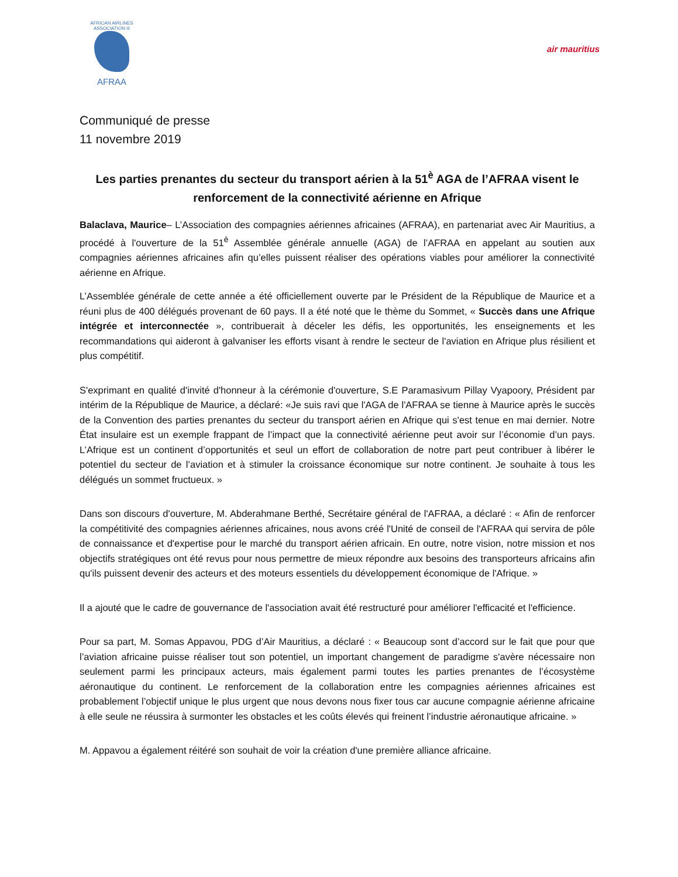AFRICAN AIRLINES ASSOCIATION ®
AFRAA
air mauritius
Communiqué de presse
11 novembre 2019
Les parties prenantes du secteur du transport aérien à la 51<sup>è</sup> AGA de l’AFRAA visent le renforcement de la connectivité aérienne en Afrique
Balaclava, Maurice– L’Association des compagnies aériennes africaines (AFRAA), en partenariat avec Air Mauritius, a procédé à l'ouverture de la 51<sup>è</sup> Assemblée générale annuelle (AGA) de l’AFRAA en appelant au soutien aux compagnies aériennes africaines afin qu’elles puissent réaliser des opérations viables pour améliorer la connectivité aérienne en Afrique.
L’Assemblée générale de cette année a été officiellement ouverte par le Président de la République de Maurice et a réuni plus de 400 délégués provenant de 60 pays. Il a été noté que le thème du Sommet, « Succès dans une Afrique intégrée et interconnectée », contribuerait à déceler les défis, les opportunités, les enseignements et les recommandations qui aideront à galvaniser les efforts visant à rendre le secteur de l'aviation en Afrique plus résilient et plus compétitif.
S'exprimant en qualité d'invité d'honneur à la cérémonie d'ouverture, S.E Paramasivum Pillay Vyapoory, Président par intérim de la République de Maurice, a déclaré: «Je suis ravi que l'AGA de l'AFRAA se tienne à Maurice après le succès de la Convention des parties prenantes du secteur du transport aérien en Afrique qui s'est tenue en mai dernier. Notre État insulaire est un exemple frappant de l’impact que la connectivité aérienne peut avoir sur l’économie d’un pays. L’Afrique est un continent d’opportunités et seul un effort de collaboration de notre part peut contribuer à libérer le potentiel du secteur de l’aviation et à stimuler la croissance économique sur notre continent. Je souhaite à tous les délégués un sommet fructueux. »
Dans son discours d'ouverture, M. Abderahmane Berthé, Secrétaire général de l'AFRAA, a déclaré : « Afin de renforcer la compétitivité des compagnies aériennes africaines, nous avons créé l'Unité de conseil de l'AFRAA qui servira de pôle de connaissance et d'expertise pour le marché du transport aérien africain. En outre, notre vision, notre mission et nos objectifs stratégiques ont été revus pour nous permettre de mieux répondre aux besoins des transporteurs africains afin qu'ils puissent devenir des acteurs et des moteurs essentiels du développement économique de l'Afrique. »
Il a ajouté que le cadre de gouvernance de l'association avait été restructuré pour améliorer l'efficacité et l'efficience.
Pour sa part, M. Somas Appavou, PDG d’Air Mauritius, a déclaré : « Beaucoup sont d’accord sur le fait que pour que l’aviation africaine puisse réaliser tout son potentiel, un important changement de paradigme s'avère nécessaire non seulement parmi les principaux acteurs, mais également parmi toutes les parties prenantes de l’écosystème aéronautique du continent. Le renforcement de la collaboration entre les compagnies aériennes africaines est probablement l’objectif unique le plus urgent que nous devons nous fixer tous car aucune compagnie aérienne africaine à elle seule ne réussira à surmonter les obstacles et les coûts élevés qui freinent l’industrie aéronautique africaine. »
M. Appavou a également réitéré son souhait de voir la création d'une première alliance africaine.